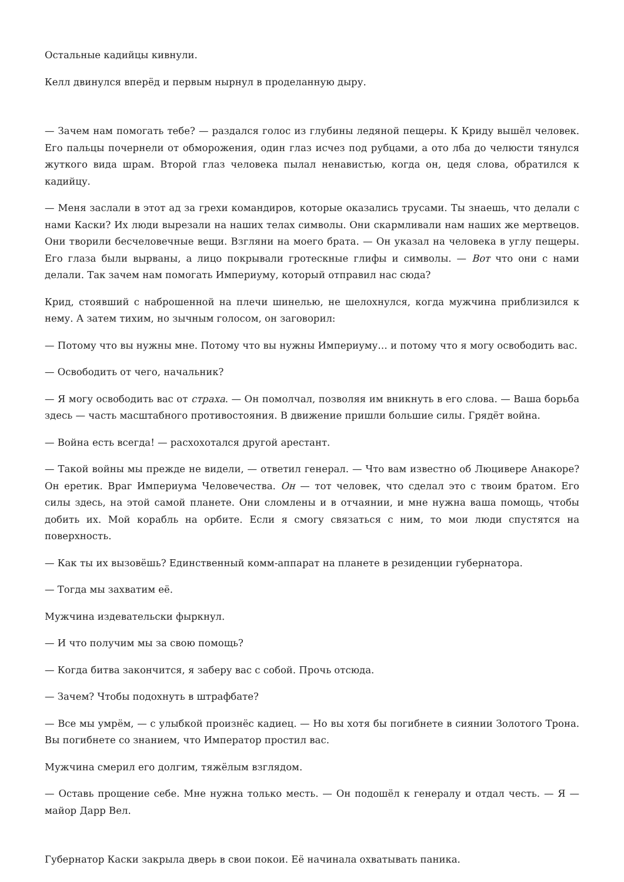Остальные кадийцы кивнули.
Келл двинулся вперёд и первым нырнул в проделанную дыру.
— Зачем нам помогать тебе? — раздался голос из глубины ледяной пещеры. К Криду вышёл человек. Его пальцы почернели от обморожения, один глаз исчез под рубцами, а ото лба до челюсти тянулся жуткого вида шрам. Второй глаз человека пылал ненавистью, когда он, цедя слова, обратился к кадийцу.
— Меня заслали в этот ад за грехи командиров, которые оказались трусами. Ты знаешь, что делали с нами Каски? Их люди вырезали на наших телах символы. Они скармливали нам наших же мертвецов. Они творили бесчеловечные вещи. Взгляни на моего брата. — Он указал на человека в углу пещеры. Его глаза были вырваны, а лицо покрывали гротескные глифы и символы. — Вот что они с нами делали. Так зачем нам помогать Империуму, который отправил нас сюда?
Крид, стоявший с наброшенной на плечи шинелью, не шелохнулся, когда мужчина приблизился к нему. А затем тихим, но зычным голосом, он заговорил:
— Потому что вы нужны мне. Потому что вы нужны Империуму… и потому что я могу освободить вас.
— Освободить от чего, начальник?
— Я могу освободить вас от страха. — Он помолчал, позволяя им вникнуть в его слова. — Ваша борьба здесь — часть масштабного противостояния. В движение пришли большие силы. Грядёт война.
— Война есть всегда! — расхохотался другой арестант.
— Такой войны мы прежде не видели, — ответил генерал. — Что вам известно об Люцивере Анакоре? Он еретик. Враг Империума Человечества. Он — тот человек, что сделал это с твоим братом. Его силы здесь, на этой самой планете. Они сломлены и в отчаянии, и мне нужна ваша помощь, чтобы добить их. Мой корабль на орбите. Если я смогу связаться с ним, то мои люди спустятся на поверхность.
— Как ты их вызовёшь? Единственный комм-аппарат на планете в резиденции губернатора.
— Тогда мы захватим её.
Мужчина издевательски фыркнул.
— И что получим мы за свою помощь?
— Когда битва закончится, я заберу вас с собой. Прочь отсюда.
— Зачем? Чтобы подохнуть в штрафбате?
— Все мы умрём, — с улыбкой произнёс кадиец. — Но вы хотя бы погибнете в сиянии Золотого Трона. Вы погибнете со знанием, что Император простил вас.
Мужчина смерил его долгим, тяжёлым взглядом.
— Оставь прощение себе. Мне нужна только месть. — Он подошёл к генералу и отдал честь. — Я — майор Дарр Вел.
Губернатор Каски закрыла дверь в свои покои. Её начинала охватывать паника.